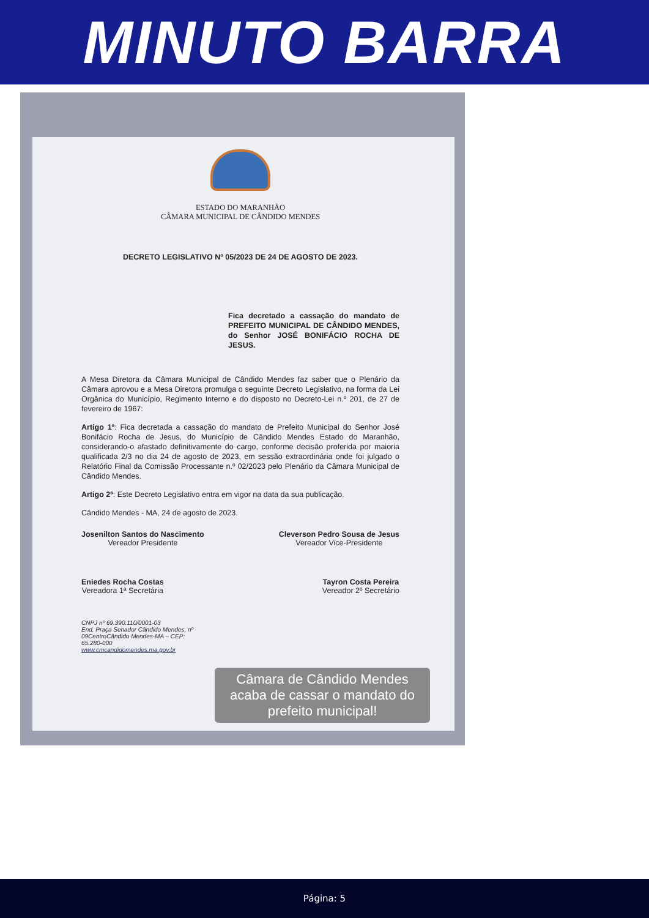MINUTO BARRA
ESTADO DO MARANHÃO
CÂMARA MUNICIPAL DE CÂNDIDO MENDES
DECRETO LEGISLATIVO Nº 05/2023 DE 24 DE AGOSTO DE 2023.
Fica decretado a cassação do mandato de PREFEITO MUNICIPAL DE CÂNDIDO MENDES, do Senhor JOSÉ BONIFÁCIO ROCHA DE JESUS.
A Mesa Diretora da Câmara Municipal de Cândido Mendes faz saber que o Plenário da Câmara aprovou e a Mesa Diretora promulga o seguinte Decreto Legislativo, na forma da Lei Orgânica do Município, Regimento Interno e do disposto no Decreto-Lei n.º 201, de 27 de fevereiro de 1967:
Artigo 1º: Fica decretada a cassação do mandato de Prefeito Municipal do Senhor José Bonifácio Rocha de Jesus, do Município de Cândido Mendes Estado do Maranhão, considerando-o afastado definitivamente do cargo, conforme decisão proferida por maioria qualificada 2/3 no dia 24 de agosto de 2023, em sessão extraordinária onde foi julgado o Relatório Final da Comissão Processante n.º 02/2023 pelo Plenário da Câmara Municipal de Cândido Mendes.
Artigo 2º: Este Decreto Legislativo entra em vigor na data da sua publicação.
Cândido Mendes - MA, 24 de agosto de 2023.
Josenilton Santos do Nascimento
Vereador Presidente
Cleverson Pedro Sousa de Jesus
Vereador Vice-Presidente
Eniedes Rocha Costas
Vereadora 1ª Secretária
Tayron Costa Pereira
Vereador 2º Secretário
CNPJ nº 69.390.110/0001-03
End. Praça Senador Cândido Mendes, nº 09CentroCândido Mendes-MA – CEP: 65.280-000
www.cmcandidomendes.ma.gov.br
Câmara de Cândido Mendes acaba de cassar o mandato do prefeito municipal!
Página: 5